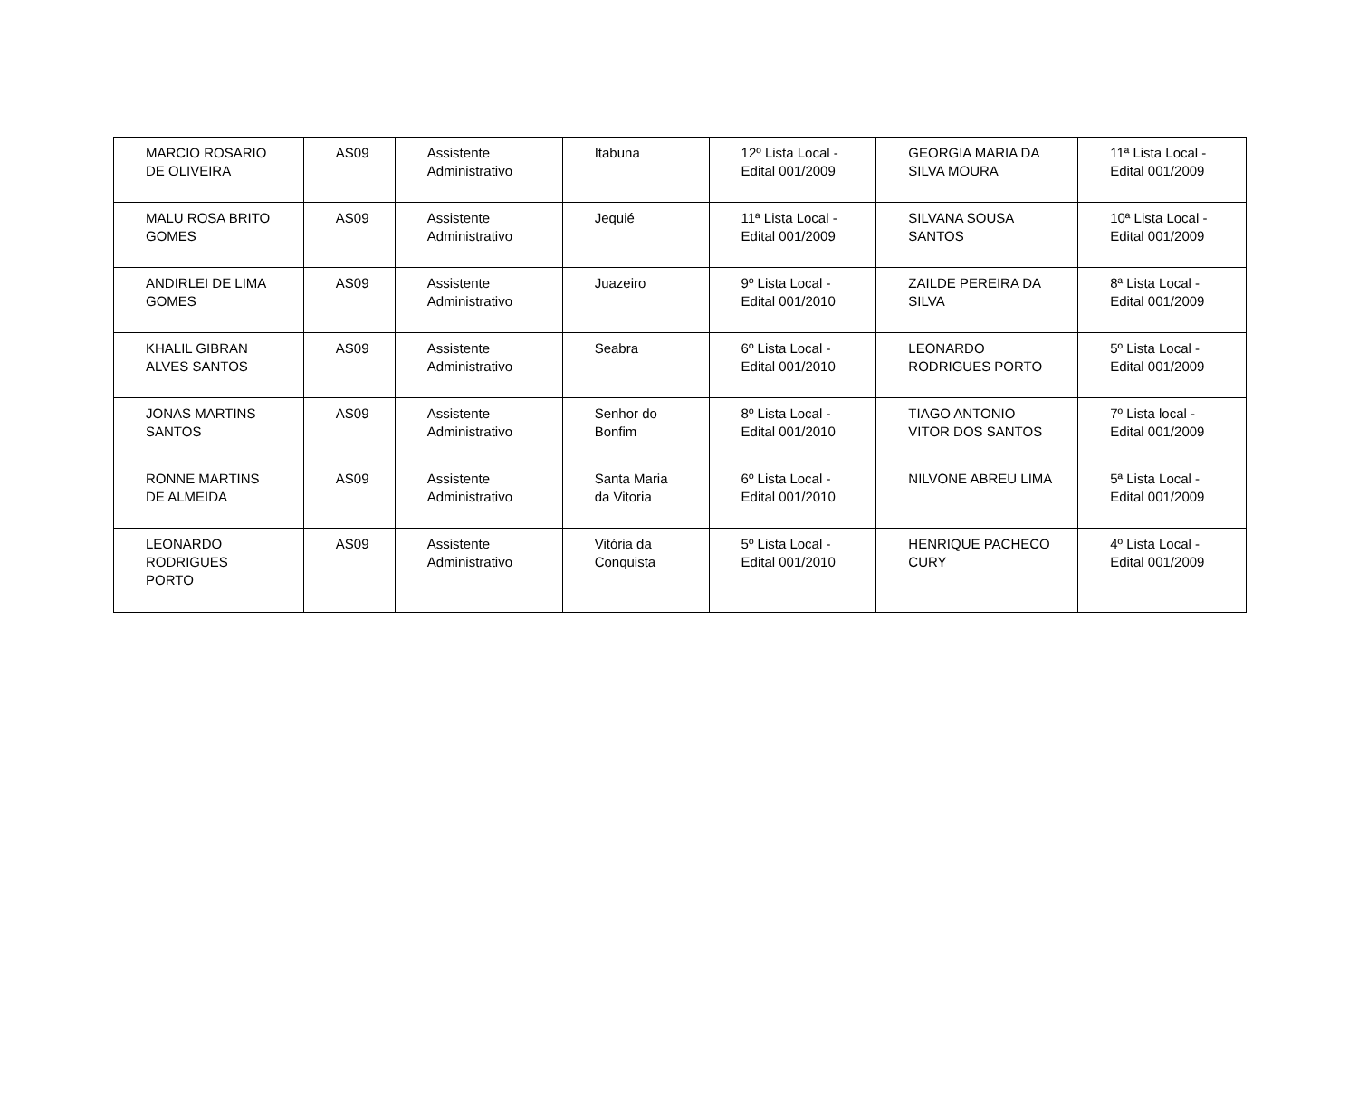| MARCIO ROSARIO DE OLIVEIRA | AS09 | Assistente Administrativo | Itabuna | 12º Lista Local - Edital 001/2009 | GEORGIA MARIA DA SILVA MOURA | 11ª Lista Local - Edital 001/2009 |
| MALU ROSA BRITO GOMES | AS09 | Assistente Administrativo | Jequié | 11ª Lista Local - Edital 001/2009 | SILVANA SOUSA SANTOS | 10ª Lista Local - Edital 001/2009 |
| ANDIRLEI DE LIMA GOMES | AS09 | Assistente Administrativo | Juazeiro | 9º Lista Local - Edital 001/2010 | ZAILDE PEREIRA DA SILVA | 8ª Lista Local - Edital 001/2009 |
| KHALIL GIBRAN ALVES SANTOS | AS09 | Assistente Administrativo | Seabra | 6º Lista Local - Edital 001/2010 | LEONARDO RODRIGUES PORTO | 5º Lista Local - Edital 001/2009 |
| JONAS MARTINS SANTOS | AS09 | Assistente Administrativo | Senhor do Bonfim | 8º Lista Local - Edital 001/2010 | TIAGO ANTONIO VITOR DOS SANTOS | 7º Lista local - Edital 001/2009 |
| RONNE MARTINS DE ALMEIDA | AS09 | Assistente Administrativo | Santa Maria da Vitoria | 6º Lista Local - Edital 001/2010 | NILVONE ABREU LIMA | 5ª Lista Local - Edital 001/2009 |
| LEONARDO RODRIGUES PORTO | AS09 | Assistente Administrativo | Vitória da Conquista | 5º Lista Local - Edital 001/2010 | HENRIQUE PACHECO CURY | 4º Lista Local - Edital 001/2009 |